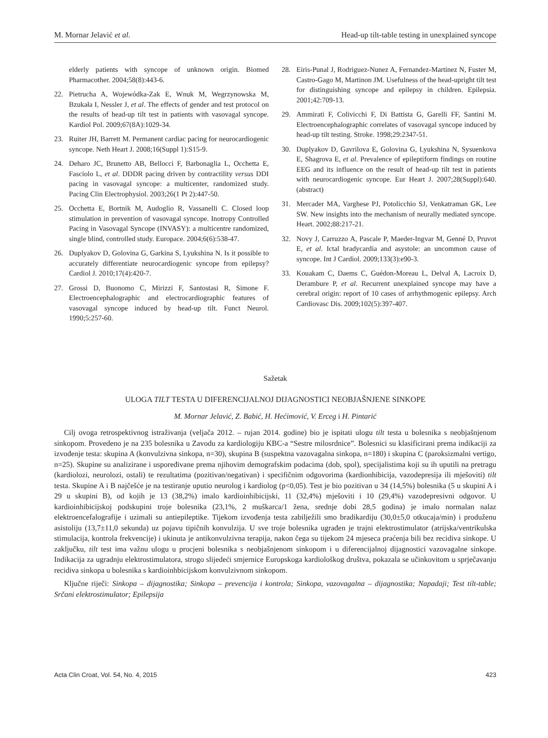M. Mornar Jelavić et al. Head-up tilt-table testing in unexplained syncope
elderly patients with syncope of unknown origin. Biomed Pharmacother. 2004;58(8):443-6.
22. Pietrucha A, Wojewódka-Zak E, Wnuk M, Wegrzynowska M, Bzukała I, Nessler J, et al. The effects of gender and test protocol on the results of head-up tilt test in patients with vasovagal syncope. Kardiol Pol. 2009;67(8A):1029-34.
23. Ruiter JH, Barrett M. Permanent cardiac pacing for neurocardiogenic syncope. Neth Heart J. 2008;16(Suppl 1):S15-9.
24. Deharo JC, Brunetto AB, Bellocci F, Barbonaglia L, Occhetta E, Fasciolo L, et al. DDDR pacing driven by contractility versus DDI pacing in vasovagal syncope: a multicenter, randomized study. Pacing Clin Electrophysiol. 2003;26(1 Pt 2):447-50.
25. Occhetta E, Bortnik M, Audoglio R, Vassanelli C. Closed loop stimulation in prevention of vasovagal syncope. Inotropy Controlled Pacing in Vasovagal Syncope (INVASY): a multicentre randomized, single blind, controlled study. Europace. 2004;6(6):538-47.
26. Duplyakov D, Golovina G, Garkina S, Lyukshina N. Is it possible to accurately differentiate neurocardiogenic syncope from epilepsy? Cardiol J. 2010;17(4):420-7.
27. Grossi D, Buonomo C, Mirizzi F, Santostasi R, Simone F. Electroencephalographic and electrocardiographic features of vasovagal syncope induced by head-up tilt. Funct Neurol. 1990;5:257-60.
28. Eiris-Punal J, Rodriguez-Nunez A, Fernandez-Martinez N, Fuster M, Castro-Gago M, Martinon JM. Usefulness of the head-upright tilt test for distinguishing syncope and epilepsy in children. Epilepsia. 2001;42:709-13.
29. Ammirati F, Colivicchi F, Di Battista G, Garelli FF, Santini M. Electroencephalographic correlates of vasovagal syncope induced by head-up tilt testing. Stroke. 1998;29:2347-51.
30. Duplyakov D, Gavrilova E, Golovina G, Lyukshina N, Sysuenkova E, Shagrova E, et al. Prevalence of epileptiform findings on routine EEG and its influence on the result of head-up tilt test in patients with neurocardiogenic syncope. Eur Heart J. 2007;28(Suppl):640. (abstract)
31. Mercader MA, Varghese PJ, Potolicchio SJ, Venkatraman GK, Lee SW. New insights into the mechanism of neurally mediated syncope. Heart. 2002;88:217-21.
32. Novy J, Carruzzo A, Pascale P, Maeder-Ingvar M, Genné D, Pruvot E, et al. Ictal bradycardia and asystole: an uncommon cause of syncope. Int J Cardiol. 2009;133(3):e90-3.
33. Kouakam C, Daems C, Guédon-Moreau L, Delval A, Lacroix D, Derambure P, et al. Recurrent unexplained syncope may have a cerebral origin: report of 10 cases of arrhythmogenic epilepsy. Arch Cardiovasc Dis. 2009;102(5):397-407.
Sažetak
ULOGA TILT TESTA U DIFERENCIJALNOJ DIJAGNOSTICI NEOBJAŠNJENE SINKOPE
M. Mornar Jelavić, Z. Babić, H. Hećimović, V. Erceg i H. Pintarić
Cilj ovoga retrospektivnog istraživanja (veljača 2012. – rujan 2014. godine) bio je ispitati ulogu tilt testa u bolesnika s neobjašnjenom sinkopom. Provedeno je na 235 bolesnika u Zavodu za kardiologiju KBC-a “Sestre milosrdnice”. Bolesnici su klasificirani prema indikaciji za izvođenje testa: skupina A (konvulzivna sinkopa, n=30), skupina B (suspektna vazovagalna sinkopa, n=180) i skupina C (paroksizmalni vertigo, n=25). Skupine su analizirane i uspoređivane prema njihovim demografskim podacima (dob, spol), specijalistima koji su ih uputili na pretragu (kardiolozi, neurolozi, ostali) te rezultatima (pozitivan/negativan) i specifičnim odgovorima (kardionhibicija, vazodepresija ili mješoviti) tilt testa. Skupine A i B najčešće je na testiranje uputio neurolog i kardiolog (p<0,05). Test je bio pozitivan u 34 (14,5%) bolesnika (5 u skupini A i 29 u skupini B), od kojih je 13 (38,2%) imalo kardioinhibicijski, 11 (32,4%) mješoviti i 10 (29,4%) vazodepresivni odgovor. U kardioinhibicijskoj podskupini troje bolesnika (23,1%, 2 muškarca/1 žena, srednje dobi 28,5 godina) je imalo normalan nalaz elektroencefalografije i uzimali su antiepileptike. Tijekom izvođenja testa zabilježili smo bradikardiju (30,0±5,0 otkucaja/min) i produženu asistoliju (13,7±11,0 sekunda) uz pojavu tipičnih konvulzija. U sve troje bolesnika ugrađen je trajni elektrostimulator (atrijska/ventrikulska stimulacija, kontrola frekvencije) i ukinuta je antikonvulzivna terapija, nakon čega su tijekom 24 mjeseca praćenja bili bez recidiva sinkope. U zaključku, tilt test ima važnu ulogu u procjeni bolesnika s neobjašnjenom sinkopom i u diferencijalnoj dijagnostici vazovagalne sinkope. Indikacija za ugradnju elektrostimulatora, strogo slijedeći smjernice Europskoga kardiološkog društva, pokazala se učinkovitom u sprječavanju recidiva sinkopa u bolesnika s kardioinhbicijskom konvulzivnom sinkopom.
Ključne riječi: Sinkopa – dijagnostika; Sinkopa – prevencija i kontrola; Sinkopa, vazovagalna – dijagnostika; Napadaji; Test tilt-table; Srčani elektrostimulator; Epilepsija
Acta Clin Croat, Vol. 54, No. 4, 2015 423